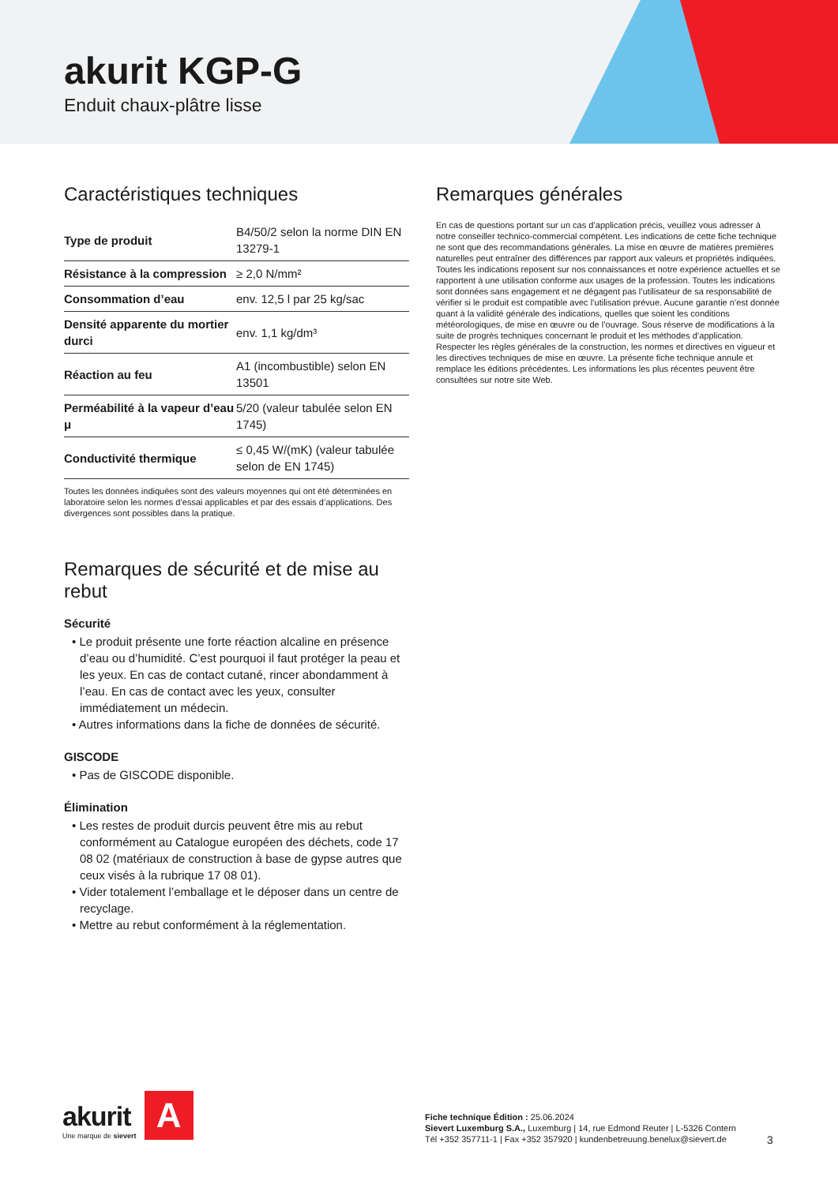akurit KGP-G
Enduit chaux-plâtre lisse
Caractéristiques techniques
| Type de produit | B4/50/2 selon la norme DIN EN 13279-1 |
| Résistance à la compression | ≥ 2,0 N/mm² |
| Consommation d’eau | env. 12,5 l par 25 kg/sac |
| Densité apparente du mortier durci | env. 1,1 kg/dm³ |
| Réaction au feu | A1 (incombustible) selon EN 13501 |
| Perméabilité à la vapeur d’eau μ | 5/20 (valeur tabulée selon EN 1745) |
| Conductivité thermique | ≤ 0,45 W/(mK) (valeur tabulée selon de EN 1745) |
Toutes les données indiquées sont des valeurs moyennes qui ont été déterminées en laboratoire selon les normes d’essai applicables et par des essais d’applications. Des divergences sont possibles dans la pratique.
Remarques de sécurité et de mise au rebut
Sécurité
• Le produit présente une forte réaction alcaline en présence d’eau ou d’humidité. C’est pourquoi il faut protéger la peau et les yeux. En cas de contact cutané, rincer abondamment à l’eau. En cas de contact avec les yeux, consulter immédiatement un médecin.
• Autres informations dans la fiche de données de sécurité.
GISCODE
• Pas de GISCODE disponible.
Élimination
• Les restes de produit durcis peuvent être mis au rebut conformément au Catalogue européen des déchets, code 17 08 02 (matériaux de construction à base de gypse autres que ceux visés à la rubrique 17 08 01).
• Vider totalement l’emballage et le déposer dans un centre de recyclage.
• Mettre au rebut conformément à la réglementation.
Remarques générales
En cas de questions portant sur un cas d’application précis, veuillez vous adresser à notre conseiller technico-commercial compétent. Les indications de cette fiche technique ne sont que des recommandations générales. La mise en œuvre de matières premières naturelles peut entraîner des différences par rapport aux valeurs et propriétés indiquées. Toutes les indications reposent sur nos connaissances et notre expérience actuelles et se rapportent à une utilisation conforme aux usages de la profession. Toutes les indications sont données sans engagement et ne dégagent pas l’utilisateur de sa responsabilité de vérifier si le produit est compatible avec l’utilisation prévue. Aucune garantie n’est donnée quant à la validité générale des indications, quelles que soient les conditions météorologiques, de mise en œuvre ou de l’ouvrage. Sous réserve de modifications à la suite de progrès techniques concernant le produit et les méthodes d’application.
Respecter les règles générales de la construction, les normes et directives en vigueur et les directives techniques de mise en œuvre. La présente fiche technique annule et remplace les éditions précédentes. Les informations les plus récentes peuvent être consultées sur notre site Web.
akurit
Une marque de sievert
A
Fiche technique Édition : 25.06.2024
Sievert Luxemburg S.A., Luxemburg | 14, rue Edmond Reuter | L-5326 Contern
Tél +352 357711-1 | Fax +352 357920 | kundenbetreuung.benelux@sievert.de
3